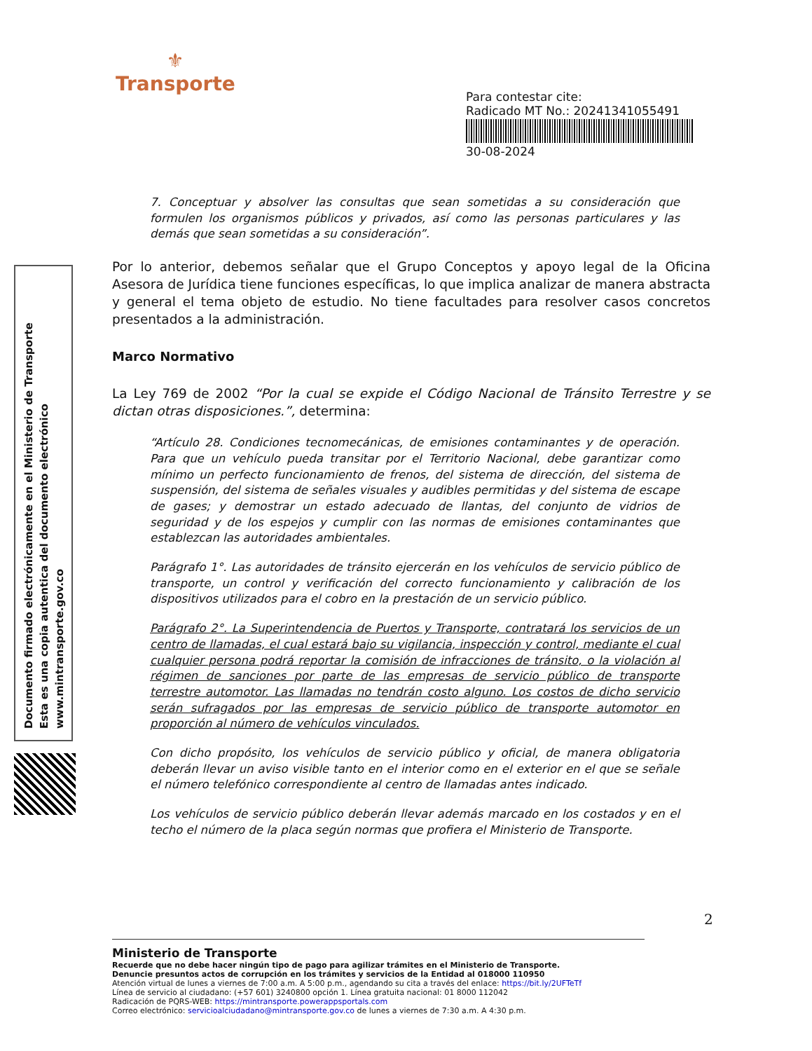⚜
Transporte
Para contestar cite:
Radicado MT No.: 20241341055491
30-08-2024
Documento firmado electrónicamente en el Ministerio de Transporte
Esta es una copia autentica del documento electrónico
www.mintransporte.gov.co
7. Conceptuar y absolver las consultas que sean sometidas a su consideración que formulen los organismos públicos y privados, así como las personas particulares y las demás que sean sometidas a su consideración”.
Por lo anterior, debemos señalar que el Grupo Conceptos y apoyo legal de la Oficina Asesora de Jurídica tiene funciones específicas, lo que implica analizar de manera abstracta y general el tema objeto de estudio. No tiene facultades para resolver casos concretos presentados a la administración.
Marco Normativo
La Ley 769 de 2002 “Por la cual se expide el Código Nacional de Tránsito Terrestre y se dictan otras disposiciones.”, determina:
“Artículo 28. Condiciones tecnomecánicas, de emisiones contaminantes y de operación. Para que un vehículo pueda transitar por el Territorio Nacional, debe garantizar como mínimo un perfecto funcionamiento de frenos, del sistema de dirección, del sistema de suspensión, del sistema de señales visuales y audibles permitidas y del sistema de escape de gases; y demostrar un estado adecuado de llantas, del conjunto de vidrios de seguridad y de los espejos y cumplir con las normas de emisiones contaminantes que establezcan las autoridades ambientales.
Parágrafo 1°. Las autoridades de tránsito ejercerán en los vehículos de servicio público de transporte, un control y verificación del correcto funcionamiento y calibración de los dispositivos utilizados para el cobro en la prestación de un servicio público.
Parágrafo 2°. La Superintendencia de Puertos y Transporte, contratará los servicios de un centro de llamadas, el cual estará bajo su vigilancia, inspección y control, mediante el cual cualquier persona podrá reportar la comisión de infracciones de tránsito, o la violación al régimen de sanciones por parte de las empresas de servicio público de transporte terrestre automotor. Las llamadas no tendrán costo alguno. Los costos de dicho servicio serán sufragados por las empresas de servicio público de transporte automotor en proporción al número de vehículos vinculados.
Con dicho propósito, los vehículos de servicio público y oficial, de manera obligatoria deberán llevar un aviso visible tanto en el interior como en el exterior en el que se señale el número telefónico correspondiente al centro de llamadas antes indicado.
Los vehículos de servicio público deberán llevar además marcado en los costados y en el techo el número de la placa según normas que profiera el Ministerio de Transporte.
2
Ministerio de Transporte
Recuerde que no debe hacer ningún tipo de pago para agilizar trámites en el Ministerio de Transporte.
Denuncie presuntos actos de corrupción en los trámites y servicios de la Entidad al 018000 110950
Atención virtual de lunes a viernes de 7:00 a.m. A 5:00 p.m., agendando su cita a través del enlace: https://bit.ly/2UFTeTf
Línea de servicio al ciudadano: (+57 601) 3240800 opción 1. Línea gratuita nacional: 01 8000 112042
Radicación de PQRS-WEB: https://mintransporte.powerappsportals.com
Correo electrónico: servicioalciudadano@mintransporte.gov.co de lunes a viernes de 7:30 a.m. A 4:30 p.m.